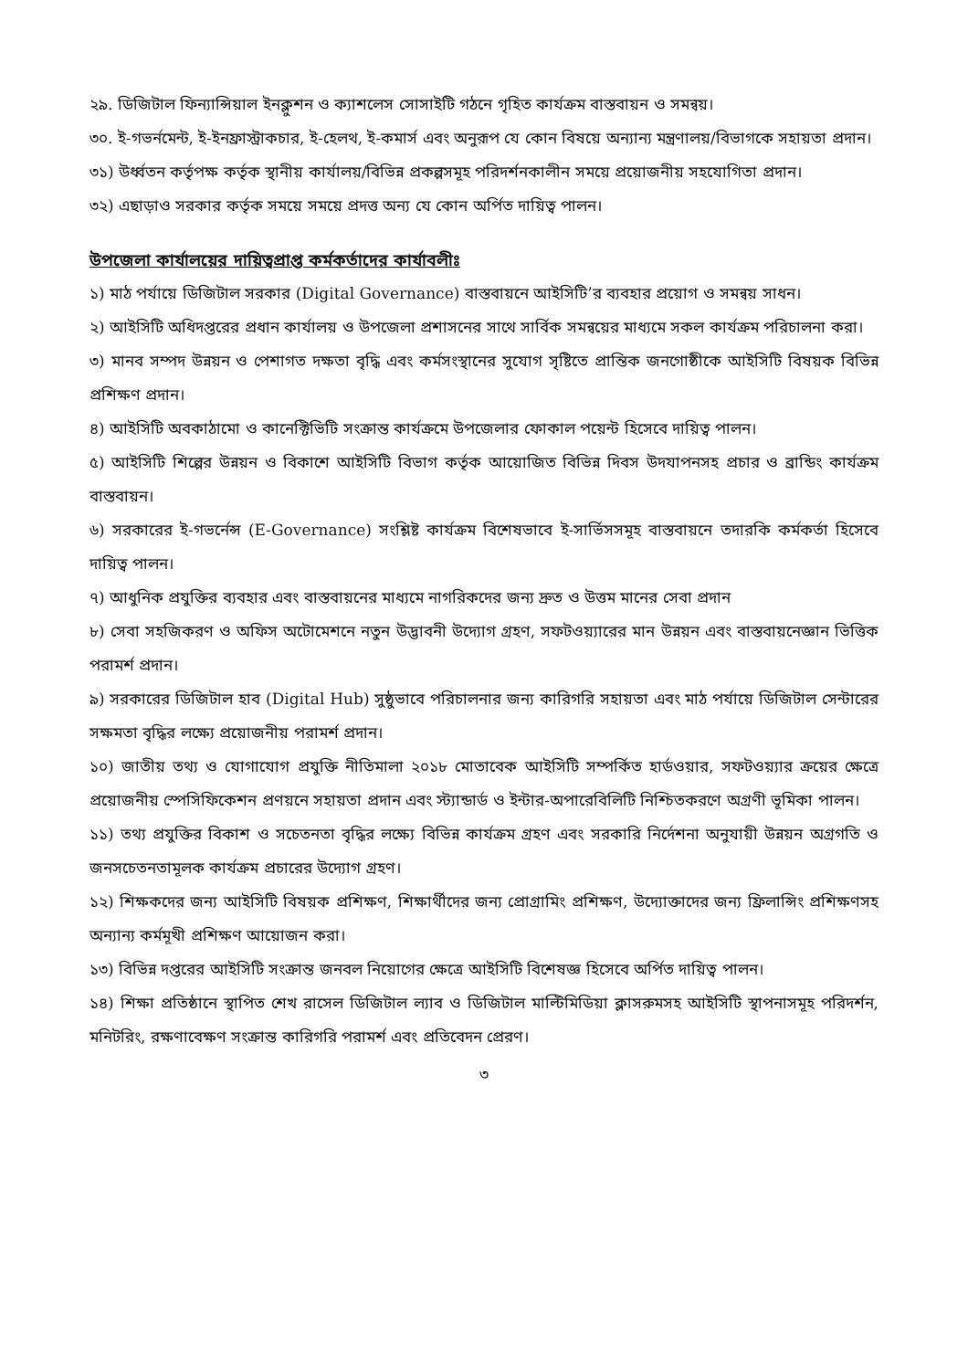২৯. ডিজিটাল ফিন্যান্সিয়াল ইনক্লুশন ও ক্যাশলেস সোসাইটি গঠনে গৃহিত কার্যক্রম বাস্তবায়ন ও সমন্বয়।
৩০. ই-গভর্নমেন্ট, ই-ইনফ্রাস্ট্রাকচার, ই-হেলথ, ই-কমার্স এবং অনুরূপ যে কোন বিষয়ে অন্যান্য মন্ত্রণালয়/বিভাগকে সহায়তা প্রদান।
৩১) উর্ধ্বতন কর্তৃপক্ষ কর্তৃক স্থানীয় কার্যালয়/বিভিন্ন প্রকল্পসমূহ পরিদর্শনকালীন সময়ে প্রয়োজনীয় সহযোগিতা প্রদান।
৩২) এছাড়াও সরকার কর্তৃক সময়ে সময়ে প্রদত্ত অন্য যে কোন অর্পিত দায়িত্ব পালন।
উপজেলা কার্যালয়ের দায়িত্বপ্রাপ্ত কর্মকর্তাদের কার্যাবলীঃ
১) মাঠ পর্যায়ে ডিজিটাল সরকার (Digital Governance) বাস্তবায়নে আইসিটি’র ব্যবহার প্রয়োগ ও সমন্বয় সাধন।
২) আইসিটি অধিদপ্তরের প্রধান কার্যালয় ও উপজেলা প্রশাসনের সাথে সার্বিক সমন্বয়ের মাধ্যমে সকল কার্যক্রম পরিচালনা করা।
৩) মানব সম্পদ উন্নয়ন ও পেশাগত দক্ষতা বৃদ্ধি এবং কর্মসংস্থানের সুযোগ সৃষ্টিতে প্রান্তিক জনগোষ্ঠীকে আইসিটি বিষয়ক বিভিন্ন প্রশিক্ষণ প্রদান।
৪) আইসিটি অবকাঠামো ও কানেক্টিভিটি সংক্রান্ত কার্যক্রমে উপজেলার ফোকাল পয়েন্ট হিসেবে দায়িত্ব পালন।
৫) আইসিটি শিল্পের উন্নয়ন ও বিকাশে আইসিটি বিভাগ কর্তৃক আয়োজিত বিভিন্ন দিবস উদযাপনসহ প্রচার ও ব্রান্ডিং কার্যক্রম বাস্তবায়ন।
৬) সরকারের ই-গভর্নেন্স (E-Governance) সংশ্লিষ্ট কার্যক্রম বিশেষভাবে ই-সার্ভিসসমূহ বাস্তবায়নে তদারকি কর্মকর্তা হিসেবে দায়িত্ব পালন।
৭) আধুনিক প্রযুক্তির ব্যবহার এবং বাস্তবায়নের মাধ্যমে নাগরিকদের জন্য দ্রুত ও উত্তম মানের সেবা প্রদান
৮) সেবা সহজিকরণ ও অফিস অটোমেশনে নতুন উদ্ভাবনী উদ্যোগ গ্রহণ, সফটওয়্যারের মান উন্নয়ন এবং বাস্তবায়নেজ্ঞান ভিত্তিক পরামর্শ প্রদান।
৯) সরকারের ডিজিটাল হাব (Digital Hub) সুষ্ঠুভাবে পরিচালনার জন্য কারিগরি সহায়তা এবং মাঠ পর্যায়ে ডিজিটাল সেন্টারের সক্ষমতা বৃদ্ধির লক্ষ্যে প্রয়োজনীয় পরামর্শ প্রদান।
১০) জাতীয় তথ্য ও যোগাযোগ প্রযুক্তি নীতিমালা ২০১৮ মোতাবেক আইসিটি সম্পর্কিত হার্ডওয়ার, সফটওয়্যার ক্রয়ের ক্ষেত্রে প্রয়োজনীয় স্পেসিফিকেশন প্রণয়নে সহায়তা প্রদান এবং স্ট্যান্ডার্ড ও ইন্টার-অপারেবিলিটি নিশ্চিতকরণে অগ্রণী ভূমিকা পালন।
১১) তথ্য প্রযুক্তির বিকাশ ও সচেতনতা বৃদ্ধির লক্ষ্যে বিভিন্ন কার্যক্রম গ্রহণ এবং সরকারি নির্দেশনা অনুযায়ী উন্নয়ন অগ্রগতি ও জনসচেতনতামূলক কার্যক্রম প্রচারের উদ্যোগ গ্রহণ।
১২) শিক্ষকদের জন্য আইসিটি বিষয়ক প্রশিক্ষণ, শিক্ষার্থীদের জন্য প্রোগ্রামিং প্রশিক্ষণ, উদ্যোক্তাদের জন্য ফ্রিলান্সিং প্রশিক্ষণসহ অন্যান্য কর্মমূখী প্রশিক্ষণ আয়োজন করা।
১৩) বিভিন্ন দপ্তরের আইসিটি সংক্রান্ত জনবল নিয়োগের ক্ষেত্রে আইসিটি বিশেষজ্ঞ হিসেবে অর্পিত দায়িত্ব পালন।
১৪) শিক্ষা প্রতিষ্ঠানে স্থাপিত শেখ রাসেল ডিজিটাল ল্যাব ও ডিজিটাল মাল্টিমিডিয়া ক্লাসরুমসহ আইসিটি স্থাপনাসমূহ পরিদর্শন, মনিটরিং, রক্ষণাবেক্ষণ সংক্রান্ত কারিগরি পরামর্শ এবং প্রতিবেদন প্রেরণ।
৩